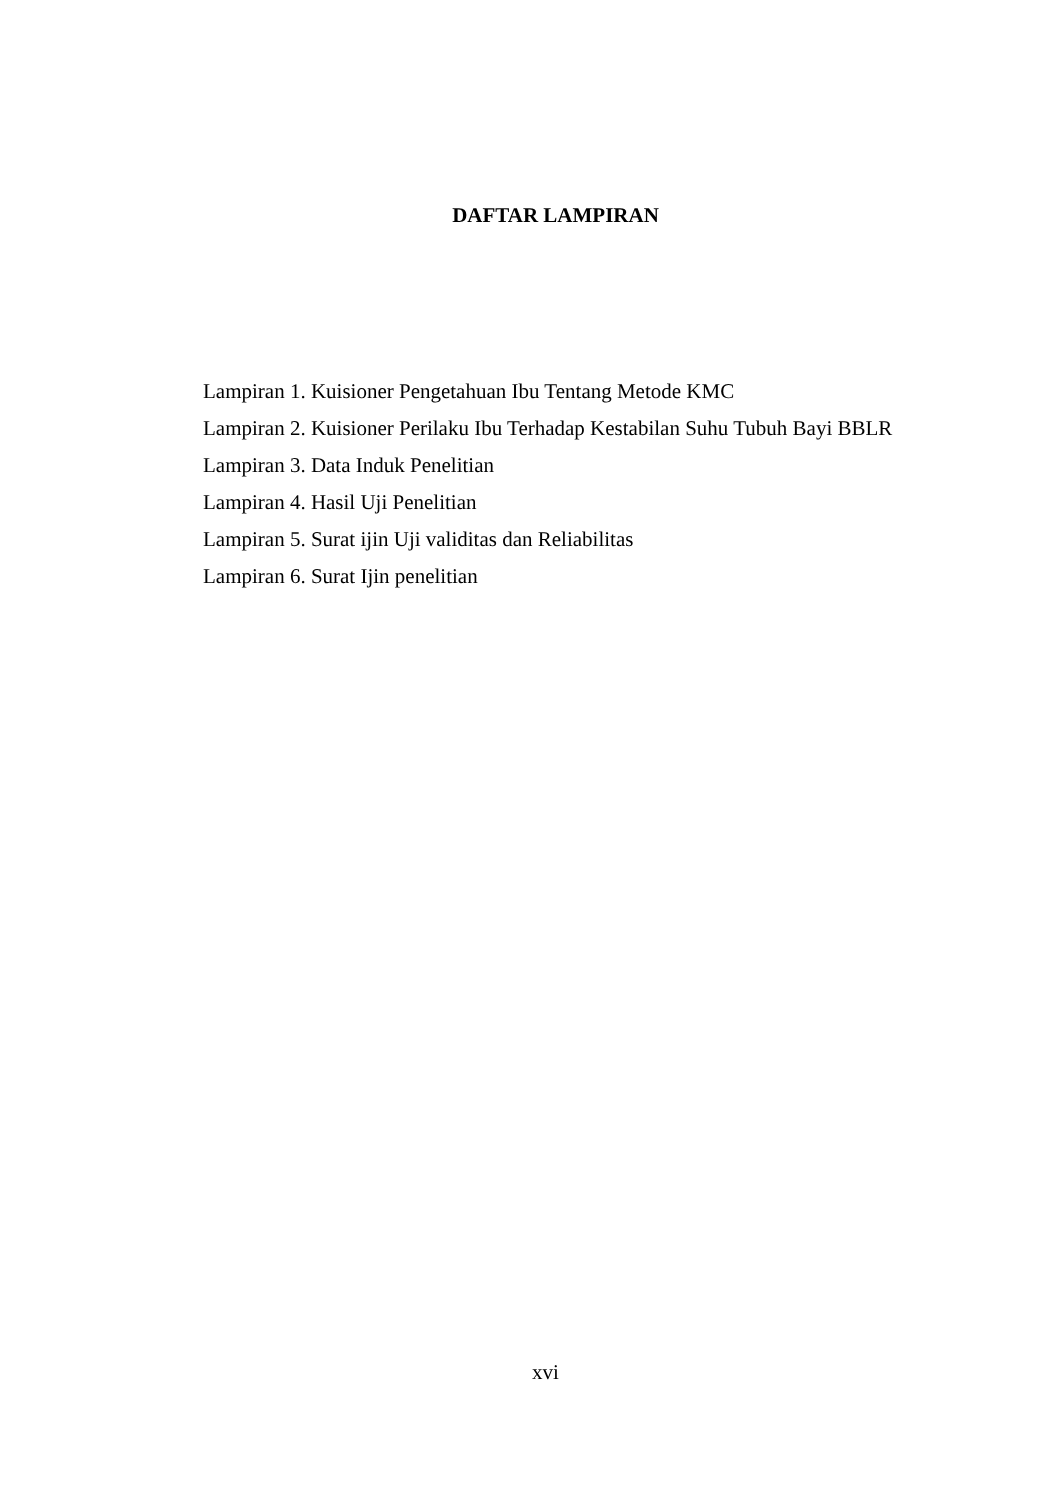DAFTAR LAMPIRAN
Lampiran 1. Kuisioner Pengetahuan Ibu Tentang Metode KMC
Lampiran 2. Kuisioner Perilaku Ibu Terhadap Kestabilan Suhu Tubuh Bayi BBLR
Lampiran 3. Data Induk Penelitian
Lampiran 4. Hasil Uji Penelitian
Lampiran 5. Surat ijin Uji validitas dan Reliabilitas
Lampiran 6. Surat Ijin penelitian
xvi